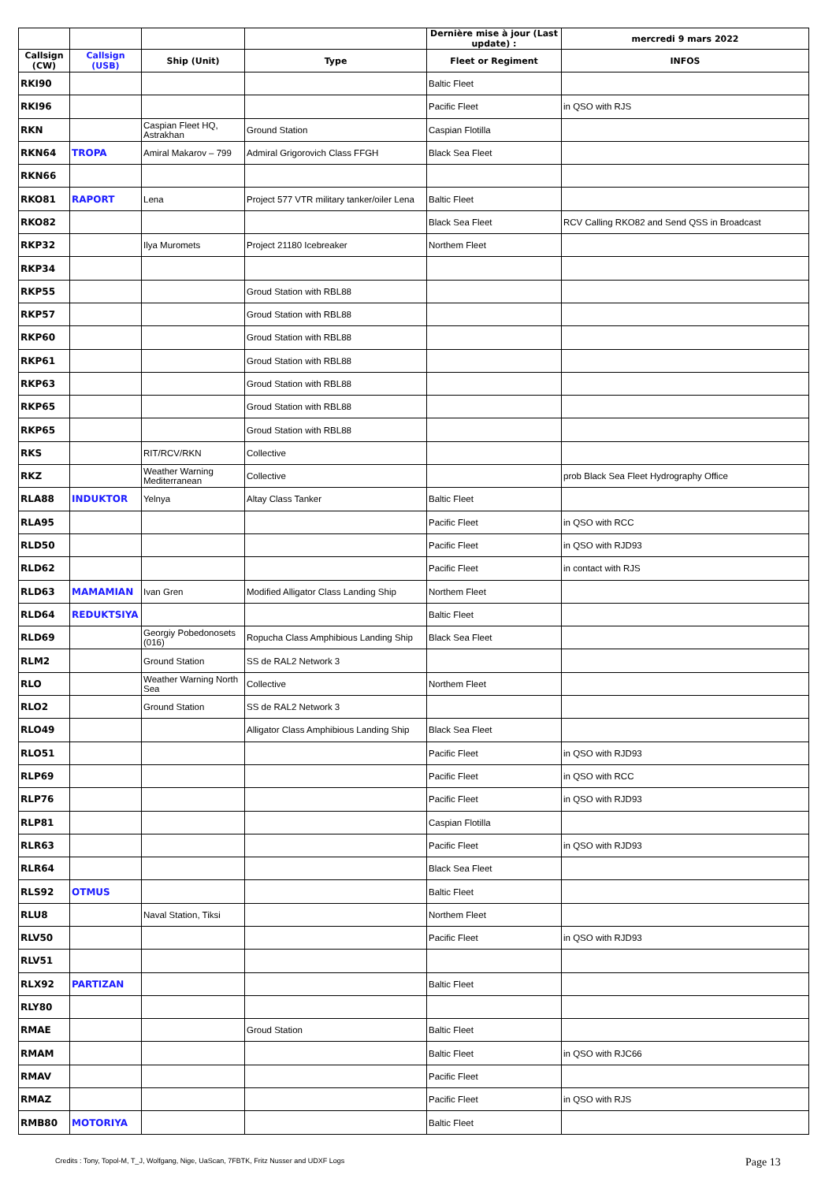| | | | | Dernière mise à jour (Last update) : | mercredi 9 mars 2022 |
| --- | --- | --- | --- | --- | --- |
| Callsign (CW) | Callsign (USB) | Ship (Unit) | Type | Fleet or Regiment | INFOS |
| RKI90 | | | | Baltic Fleet | |
| RKI96 | | | | Pacific Fleet | in QSO with RJS |
| RKN | | Caspian Fleet HQ, Astrakhan | Ground Station | Caspian Flotilla | |
| RKN64 | TROPA | Amiral Makarov – 799 | Admiral Grigorovich Class FFGH | Black Sea Fleet | |
| RKN66 | | | | | |
| RKO81 | RAPORT | Lena | Project 577 VTR military tanker/oiler Lena | Baltic Fleet | |
| RKO82 | | | | Black Sea Fleet | RCV Calling RKO82 and Send QSS in Broadcast |
| RKP32 | | Ilya Muromets | Project 21180 Icebreaker | Northem Fleet | |
| RKP34 | | | | | |
| RKP55 | | | Groud Station with RBL88 | | |
| RKP57 | | | Groud Station with RBL88 | | |
| RKP60 | | | Groud Station with RBL88 | | |
| RKP61 | | | Groud Station with RBL88 | | |
| RKP63 | | | Groud Station with RBL88 | | |
| RKP65 | | | Groud Station with RBL88 | | |
| RKP65 | | | Groud Station with RBL88 | | |
| RKS | | RIT/RCV/RKN | Collective | | |
| RKZ | | Weather Warning Mediterranean | Collective | | prob Black Sea Fleet Hydrography Office |
| RLA88 | INDUKTOR | Yelnya | Altay Class Tanker | Baltic Fleet | |
| RLA95 | | | | Pacific Fleet | in QSO with RCC |
| RLD50 | | | | Pacific Fleet | in QSO with RJD93 |
| RLD62 | | | | Pacific Fleet | in contact with RJS |
| RLD63 | MAMAMIAN | Ivan Gren | Modified Alligator Class Landing Ship | Northem Fleet | |
| RLD64 | REDUKTSIYA | | | Baltic Fleet | |
| RLD69 | | Georgiy Pobedonosets (016) | Ropucha Class Amphibious Landing Ship | Black Sea Fleet | |
| RLM2 | | Ground Station | SS de RAL2 Network 3 | | |
| RLO | | Weather Warning North Sea | Collective | Northem Fleet | |
| RLO2 | | Ground Station | SS de RAL2 Network 3 | | |
| RLO49 | | | Alligator Class Amphibious Landing Ship | Black Sea Fleet | |
| RLO51 | | | | Pacific Fleet | in QSO with RJD93 |
| RLP69 | | | | Pacific Fleet | in QSO with RCC |
| RLP76 | | | | Pacific Fleet | in QSO with RJD93 |
| RLP81 | | | | Caspian Flotilla | |
| RLR63 | | | | Pacific Fleet | in QSO with RJD93 |
| RLR64 | | | | Black Sea Fleet | |
| RLS92 | OTMUS | | | Baltic Fleet | |
| RLU8 | | Naval Station, Tiksi | | Northem Fleet | |
| RLV50 | | | | Pacific Fleet | in QSO with RJD93 |
| RLV51 | | | | | |
| RLX92 | PARTIZAN | | | Baltic Fleet | |
| RLY80 | | | | | |
| RMAE | | | Groud Station | Baltic Fleet | |
| RMAM | | | | Baltic Fleet | in QSO with RJC66 |
| RMAV | | | | Pacific Fleet | |
| RMAZ | | | | Pacific Fleet | in QSO with RJS |
| RMB80 | MOTORIYA | | | Baltic Fleet | |
Credits : Tony, Topol-M, T_J, Wolfgang, Nige, UaScan, 7FBTK, Fritz Nusser and UDXF Logs
Page 13